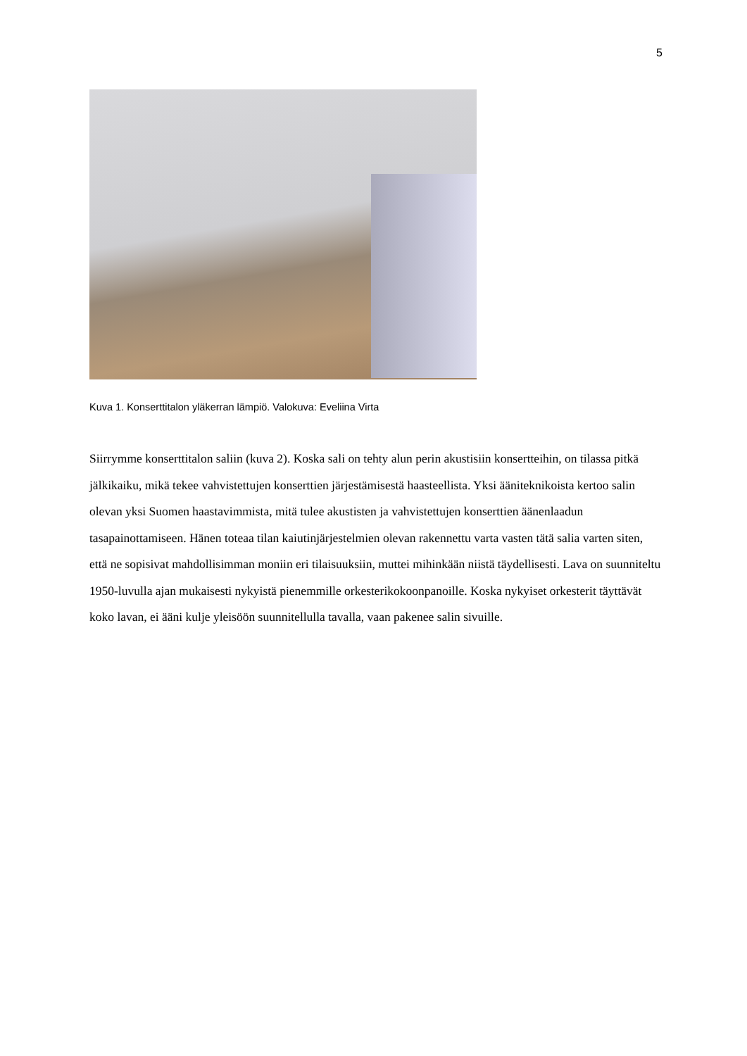5
Kuva 1. Konserttitalon yläkerran lämpiö. Valokuva: Eveliina Virta
Siirrymme konserttitalon saliin (kuva 2). Koska sali on tehty alun perin akustisiin konsertteihin, on tilassa pitkä jälkikaiku, mikä tekee vahvistettujen konserttien järjestämisestä haasteellista. Yksi ääniteknikoista kertoo salin olevan yksi Suomen haastavimmista, mitä tulee akustisten ja vahvistettujen konserttien äänenlaadun tasapainottamiseen. Hänen toteaa tilan kaiutinjärjestelmien olevan rakennettu varta vasten tätä salia varten siten, että ne sopisivat mahdollisimman moniin eri tilaisuuksiin, muttei mihinkään niistä täydellisesti. Lava on suunniteltu 1950-luvulla ajan mukaisesti nykyistä pienemmille orkesterikokoonpanoille. Koska nykyiset orkesterit täyttävät koko lavan, ei ääni kulje yleisöön suunnitellulla tavalla, vaan pakenee salin sivuille.